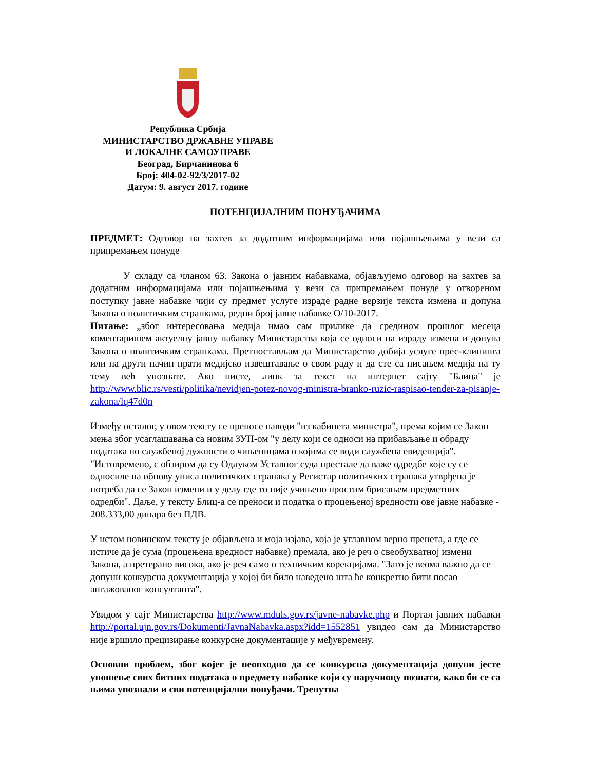Република Србија
МИНИСТАРСТВО ДРЖАВНЕ УПРАВЕ
И ЛОКАЛНЕ САМОУПРАВЕ
Београд, Бирчанинова 6
Број: 404-02-92/3/2017-02
Датум: 9. август 2017. године
ПОТЕНЦИЈАЛНИМ ПОНУЂАЧИМА
ПРЕДМЕТ: Одговор на захтев за додатним информацијама или појашњењима у вези са припремањем понуде
У складу са чланом 63. Закона о јавним набавкама, објављујемо одговор на захтев за додатним информацијама или појашњењима у вези са припремањем понуде у отвореном поступку јавне набавке чији су предмет услуге израде радне верзије текста измена и допуна Закона о политичким странкама, редни број јавне набавке О/10-2017.
Питање: „због интересовања медија имао сам прилике да средином прошлог месеца коментаришем актуелну јавну набавку Министарства која се односи на израду измена и допуна Закона о политичким странкама. Претпостављам да Министарство добија услуге прес-клипинга или на други начин прати медијско извештавање о свом раду и да сте са писањем медија на ту тему већ упознате. Ако нисте, линк за текст на интернет сајту "Блица" је http://www.blic.rs/vesti/politika/nevidjen-potez-novog-ministra-branko-ruzic-raspisao-tender-za-pisanje-zakona/lq47d0n
Између осталог, у овом тексту се преносе наводи "из кабинета министра", према којим се Закон мења због усаглашавања са новим ЗУП-ом "у делу који се односи на прибављање и обраду података по службеној дужности о чињеницама о којима се води службена евиденција". "Истовремено, с обзиром да су Одлуком Уставног суда престале да важе одредбе које су се односиле на обнову уписа политичких странака у Регистар политичких странака утврђена је потреба да се Закон измени и у делу где то није учињено простим брисањем предметних одредби". Даље, у тексту Блиц-а се преноси и податка о процењеној вредности ове јавне набавке - 208.333,00 динара без ПДВ.
У истом новинском тексту је објављена и моја изјава, која је углавном верно пренета, а где се истиче да је сума (процењена вредност набавке) премала, ако је реч о свеобухватној измени Закона, а претерано висока, ако је реч само о техничким корекцијама. "Зато је веома важно да се допуни конкурсна документација у којој би било наведено шта ће конкретно бити посао ангажованог консултанта".
Увидом у сајт Министарства http://www.mduls.gov.rs/javne-nabavke.php и Портал јавних набавки http://portal.ujn.gov.rs/Dokumenti/JavnaNabavka.aspx?idd=1552851 увидео сам да Министарство није вршило прецизирање конкурсне документације у међувремену.
Основни проблем, због којег је неопходно да се конкурсна документација допуни јесте уношење свих битних података о предмету набавке који су наручиоцу познати, како би се са њима упознали и сви потенцијални понуђачи. Тренутна